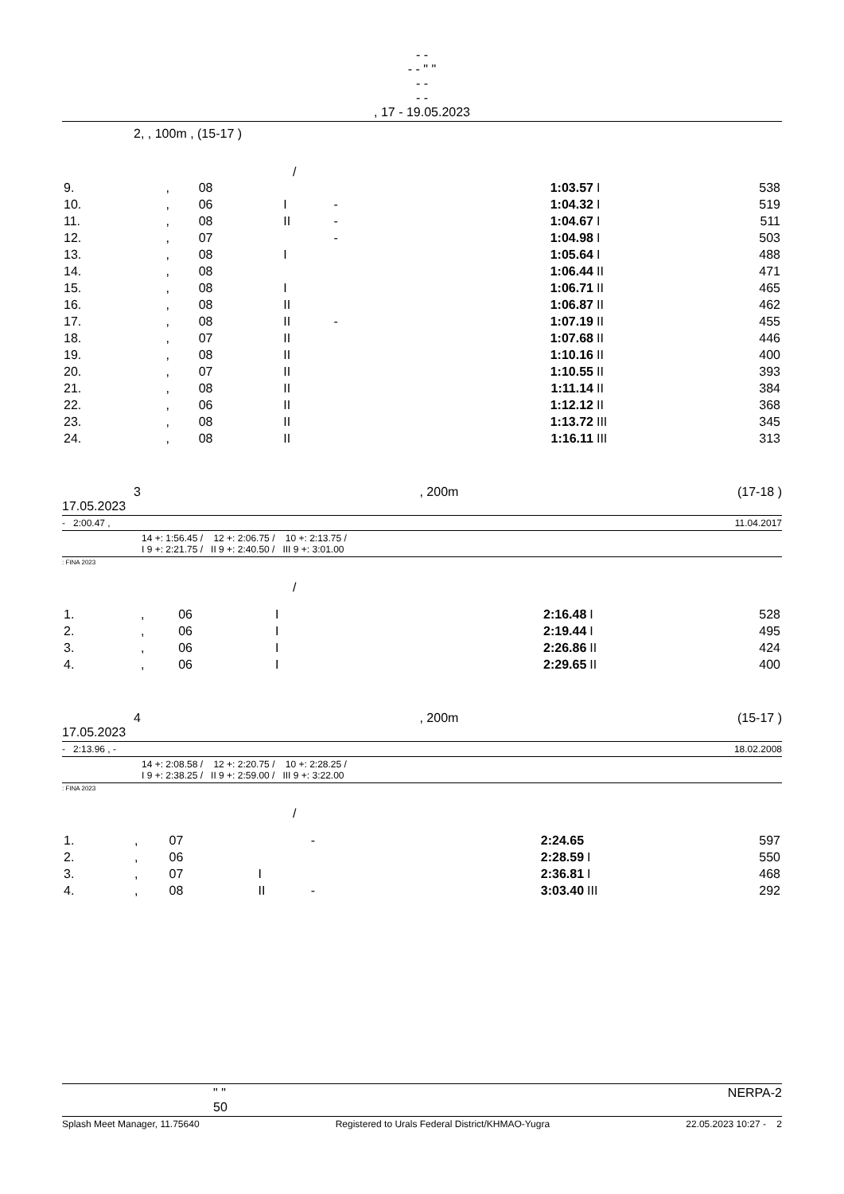- -
- - " "
- -
- -
, 17 - 19.05.2023
2, , 100m , (15-17 )
/
| 9. | , | 08 | | | 1:03.57 | I | 538 |
| 10. | , | 06 | I | - | 1:04.32 | I | 519 |
| 11. | , | 08 | II | - | 1:04.67 | I | 511 |
| 12. | , | 07 | | - | 1:04.98 | I | 503 |
| 13. | , | 08 | I | | 1:05.64 | I | 488 |
| 14. | , | 08 | | | 1:06.44 | II | 471 |
| 15. | , | 08 | I | | 1:06.71 | II | 465 |
| 16. | , | 08 | II | | 1:06.87 | II | 462 |
| 17. | , | 08 | II | - | 1:07.19 | II | 455 |
| 18. | , | 07 | II | | 1:07.68 | II | 446 |
| 19. | , | 08 | II | | 1:10.16 | II | 400 |
| 20. | , | 07 | II | | 1:10.55 | II | 393 |
| 21. | , | 08 | II | | 1:11.14 | II | 384 |
| 22. | , | 06 | II | | 1:12.12 | II | 368 |
| 23. | , | 08 | II | | 1:13.72 | III | 345 |
| 24. | , | 08 | II | | 1:16.11 | III | 313 |
3, 200m (17-18 )
17.05.2023
- 2:00.47 , 11.04.2017
14 +: 1:56.45 / 12 +: 2:06.75 / 10 +: 2:13.75 /
I 9 +: 2:21.75 / II 9 +: 2:40.50 / III 9 +: 3:01.00
: FINA 2023
/
| 1. | , | 06 | I | | 2:16.48 | I | 528 |
| 2. | , | 06 | I | | 2:19.44 | I | 495 |
| 3. | , | 06 | I | | 2:26.86 | II | 424 |
| 4. | , | 06 | I | | 2:29.65 | II | 400 |
4, 200m (15-17 )
17.05.2023
- 2:13.96 , - 18.02.2008
14 +: 2:08.58 / 12 +: 2:20.75 / 10 +: 2:28.25 /
I 9 +: 2:38.25 / II 9 +: 2:59.00 / III 9 +: 3:22.00
: FINA 2023
/
| 1. | , | 07 | | - | 2:24.65 | | 597 |
| 2. | , | 06 | | | 2:28.59 | I | 550 |
| 3. | , | 07 | I | | 2:36.81 | I | 468 |
| 4. | , | 08 | II | - | 3:03.40 | III | 292 |
" "
50 NERPA-2
Splash Meet Manager, 11.75640 Registered to Urals Federal District/KHMAO-Yugra 22.05.2023 10:27 - 2